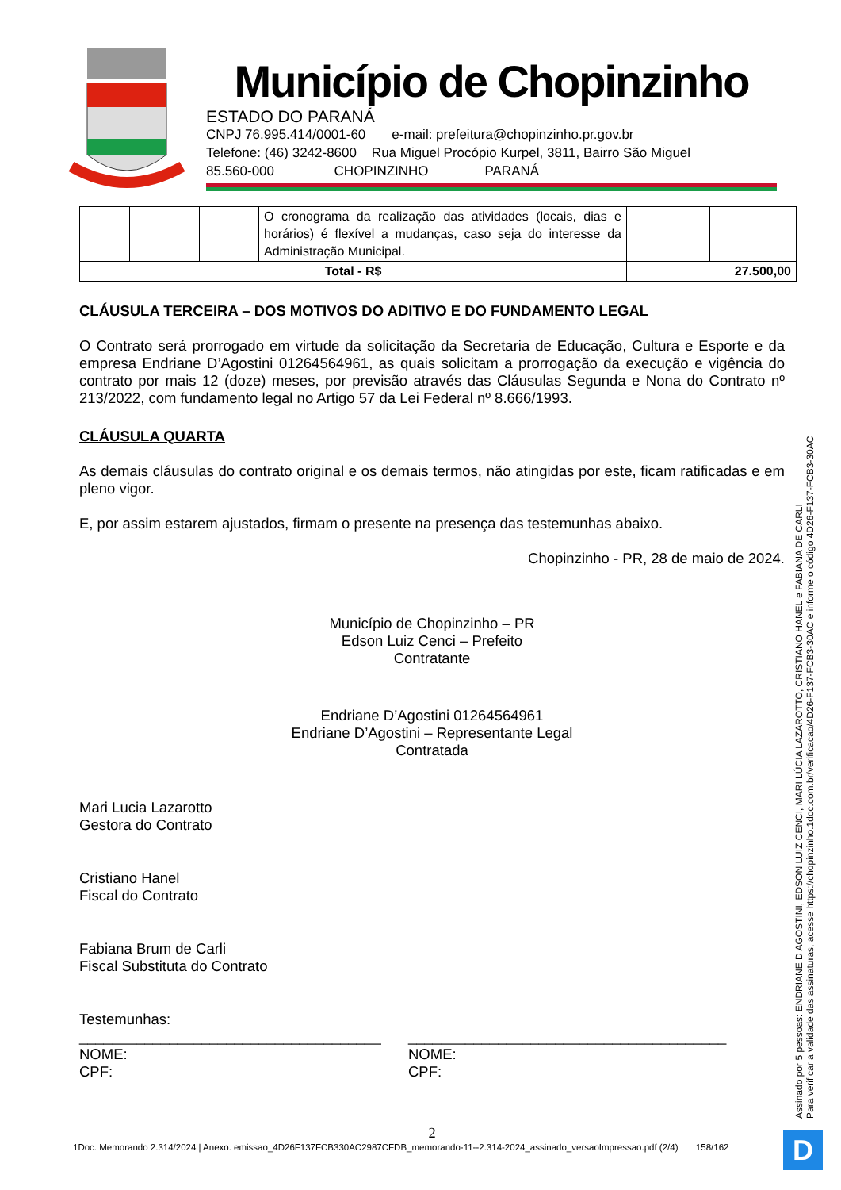Município de Chopinzinho
ESTADO DO PARANÁ
CNPJ 76.995.414/0001-60 e-mail: prefeitura@chopinzinho.pr.gov.br
Telefone: (46) 3242-8600 Rua Miguel Procópio Kurpel, 3811, Bairro São Miguel
85.560-000 CHOPINZINHO PARANÁ
| | | | O cronograma da realização das atividades (locais, dias e horários) é flexível a mudanças, caso seja do interesse da Administração Municipal. | | |
| Total - R$ | | | | 27.500,00 | |
CLÁUSULA TERCEIRA – DOS MOTIVOS DO ADITIVO E DO FUNDAMENTO LEGAL
O Contrato será prorrogado em virtude da solicitação da Secretaria de Educação, Cultura e Esporte e da empresa Endriane D’Agostini 01264564961, as quais solicitam a prorrogação da execução e vigência do contrato por mais 12 (doze) meses, por previsão através das Cláusulas Segunda e Nona do Contrato nº 213/2022, com fundamento legal no Artigo 57 da Lei Federal nº 8.666/1993.
CLÁUSULA QUARTA
As demais cláusulas do contrato original e os demais termos, não atingidas por este, ficam ratificadas e em pleno vigor.
E, por assim estarem ajustados, firmam o presente na presença das testemunhas abaixo.
Chopinzinho - PR, 28 de maio de 2024.
Município de Chopinzinho – PR
Edson Luiz Cenci – Prefeito
Contratante
Endriane D’Agostini 01264564961
Endriane D’Agostini – Representante Legal
Contratada
Mari Lucia Lazarotto
Gestora do Contrato
Cristiano Hanel
Fiscal do Contrato
Fabiana Brum de Carli
Fiscal Substituta do Contrato
Testemunhas:
_____________________________________
NOME:
CPF:
_______________________________________
NOME:
CPF:
2
Assinado por 5 pessoas: ENDRIANE D AGOSTINI, EDSON LUIZ CENCI, MARI LÚCIA LAZAROTTO, CRISTIANO HANEL e FABIANA DE CARLI
Para verificar a validade das assinaturas, acesse https://chopinzinho.1doc.com.br/verificacao/4D26-F137-FCB3-30AC e informe o código 4D26-F137-FCB3-30AC
1Doc: Memorando 2.314/2024 | Anexo: emissao_4D26F137FCB330AC2987CFDB_memorando-11--2.314-2024_assinado_versaoImpressao.pdf (2/4) 158/162
D